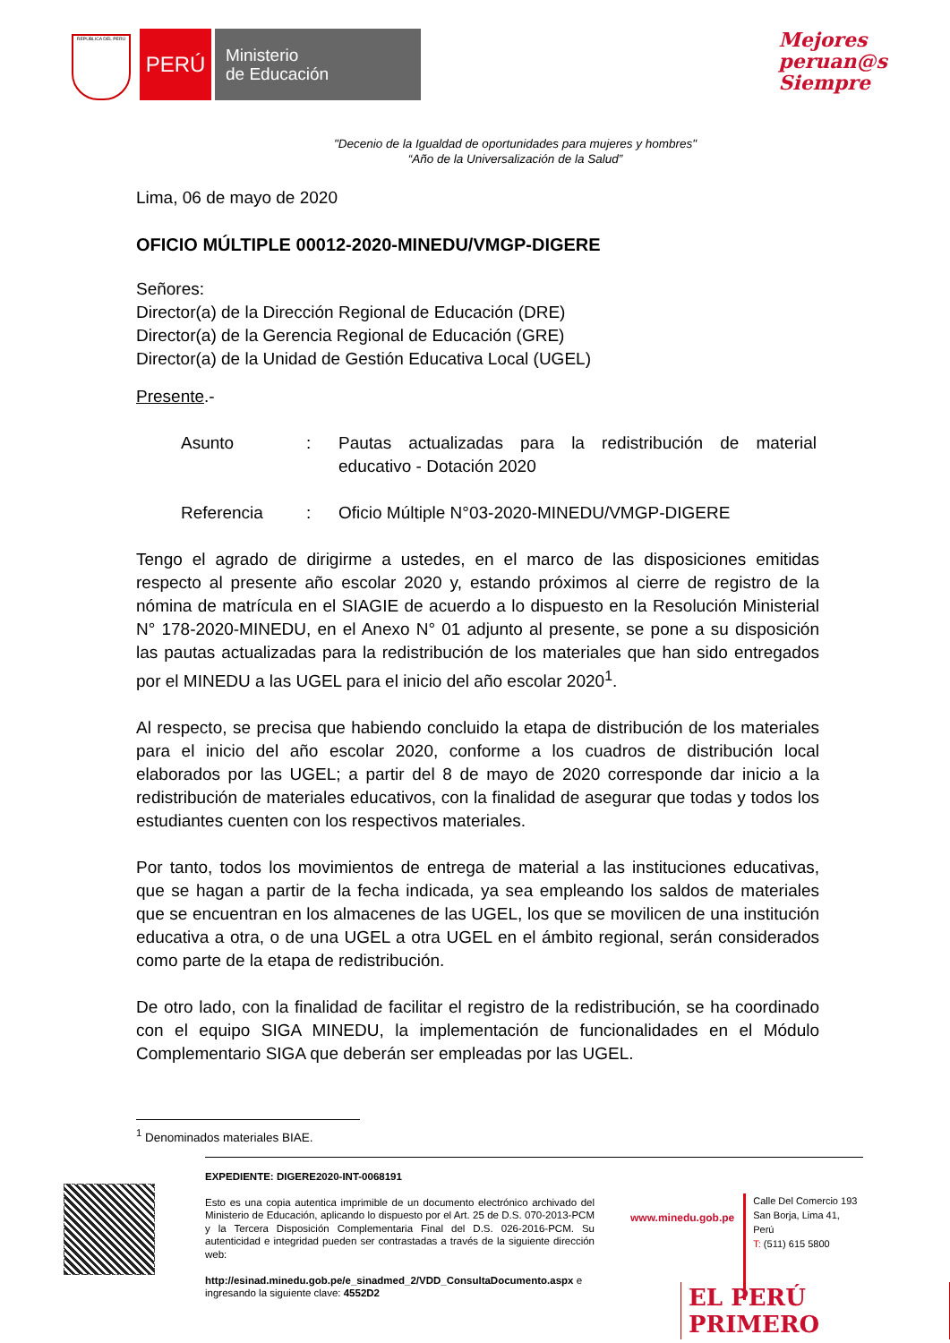REPÚBLICA DEL PERÚ
PERÚ
Ministerio
de Educación
Mejores
peruan@s
Siempre
"Decenio de la Igualdad de oportunidades para mujeres y hombres"
“Año de la Universalización de la Salud”
Lima, 06 de mayo de 2020
OFICIO MÚLTIPLE 00012-2020-MINEDU/VMGP-DIGERE
Señores:
Director(a) de la Dirección Regional de Educación (DRE)
Director(a) de la Gerencia Regional de Educación (GRE)
Director(a) de la Unidad de Gestión Educativa Local (UGEL)
Presente.-
| Asunto | : | Pautas actualizadas para la redistribución de material educativo - Dotación 2020 |
| Referencia | : | Oficio Múltiple N°03-2020-MINEDU/VMGP-DIGERE |
Tengo el agrado de dirigirme a ustedes, en el marco de las disposiciones emitidas respecto al presente año escolar 2020 y, estando próximos al cierre de registro de la nómina de matrícula en el SIAGIE de acuerdo a lo dispuesto en la Resolución Ministerial N° 178-2020-MINEDU, en el Anexo N° 01 adjunto al presente, se pone a su disposición las pautas actualizadas para la redistribución de los materiales que han sido entregados por el MINEDU a las UGEL para el inicio del año escolar 2020<sup>1</sup>.
Al respecto, se precisa que habiendo concluido la etapa de distribución de los materiales para el inicio del año escolar 2020, conforme a los cuadros de distribución local elaborados por las UGEL; a partir del 8 de mayo de 2020 corresponde dar inicio a la redistribución de materiales educativos, con la finalidad de asegurar que todas y todos los estudiantes cuenten con los respectivos materiales.
Por tanto, todos los movimientos de entrega de material a las instituciones educativas, que se hagan a partir de la fecha indicada, ya sea empleando los saldos de materiales que se encuentran en los almacenes de las UGEL, los que se movilicen de una institución educativa a otra, o de una UGEL a otra UGEL en el ámbito regional, serán considerados como parte de la etapa de redistribución.
De otro lado, con la finalidad de facilitar el registro de la redistribución, se ha coordinado con el equipo SIGA MINEDU, la implementación de funcionalidades en el Módulo Complementario SIGA que deberán ser empleadas por las UGEL.
<sup>1</sup> Denominados materiales BIAE.
EXPEDIENTE: DIGERE2020-INT-0068191
Esto es una copia autentica imprimible de un documento electrónico archivado del Ministerio de Educación, aplicando lo dispuesto por el Art. 25 de D.S. 070-2013-PCM y la Tercera Disposición Complementaria Final del D.S. 026-2016-PCM. Su autenticidad e integridad pueden ser contrastadas a través de la siguiente dirección web:
http://esinad.minedu.gob.pe/e_sinadmed_2/VDD_ConsultaDocumento.aspx e ingresando la siguiente clave: 4552D2
www.minedu.gob.pe Calle Del Comercio 193
San Borja, Lima 41, Perú
T: (511) 615 5800
EL PERÚ PRIMERO